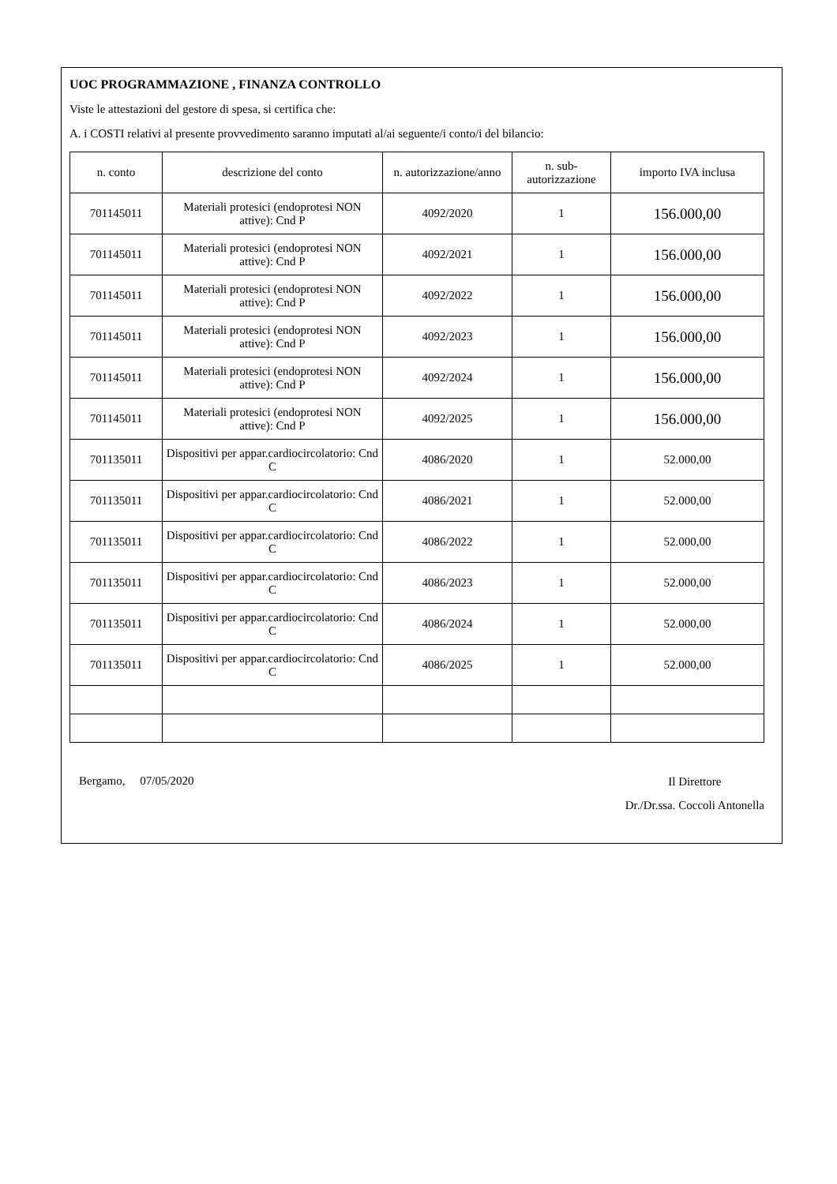UOC PROGRAMMAZIONE , FINANZA CONTROLLO
Viste le attestazioni del gestore di spesa, si certifica che:
A. i COSTI relativi al presente provvedimento saranno imputati al/ai seguente/i conto/i del bilancio:
| n. conto | descrizione del conto | n. autorizzazione/anno | n. sub-autorizzazione | importo IVA inclusa |
| --- | --- | --- | --- | --- |
| 701145011 | Materiali protesici (endoprotesi NON attive): Cnd P | 4092/2020 | 1 | 156.000,00 |
| 701145011 | Materiali protesici (endoprotesi NON attive): Cnd P | 4092/2021 | 1 | 156.000,00 |
| 701145011 | Materiali protesici (endoprotesi NON attive): Cnd P | 4092/2022 | 1 | 156.000,00 |
| 701145011 | Materiali protesici (endoprotesi NON attive): Cnd P | 4092/2023 | 1 | 156.000,00 |
| 701145011 | Materiali protesici (endoprotesi NON attive): Cnd P | 4092/2024 | 1 | 156.000,00 |
| 701145011 | Materiali protesici (endoprotesi NON attive): Cnd P | 4092/2025 | 1 | 156.000,00 |
| 701135011 | Dispositivi per appar.cardiocircolatorio: Cnd C | 4086/2020 | 1 | 52.000,00 |
| 701135011 | Dispositivi per appar.cardiocircolatorio: Cnd C | 4086/2021 | 1 | 52.000,00 |
| 701135011 | Dispositivi per appar.cardiocircolatorio: Cnd C | 4086/2022 | 1 | 52.000,00 |
| 701135011 | Dispositivi per appar.cardiocircolatorio: Cnd C | 4086/2023 | 1 | 52.000,00 |
| 701135011 | Dispositivi per appar.cardiocircolatorio: Cnd C | 4086/2024 | 1 | 52.000,00 |
| 701135011 | Dispositivi per appar.cardiocircolatorio: Cnd C | 4086/2025 | 1 | 52.000,00 |
Bergamo, 07/05/2020
Il Direttore
Dr./Dr.ssa. Coccoli Antonella